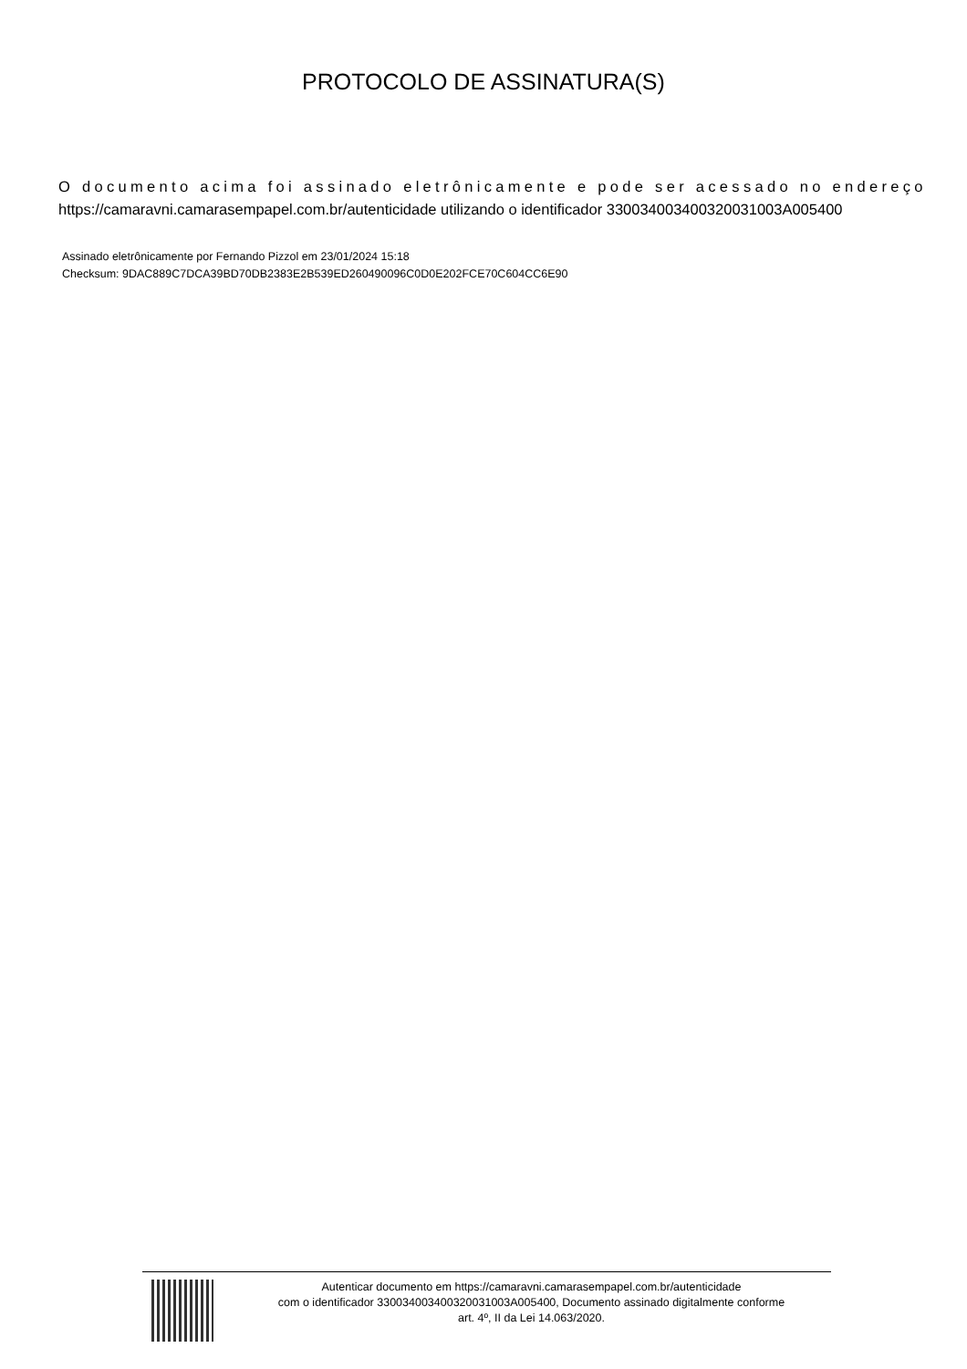PROTOCOLO DE ASSINATURA(S)
O documento acima foi assinado eletrônicamente e pode ser acessado no endereço
https://camaravni.camarasempapel.com.br/autenticidade utilizando o identificador 330034003400320031003A005400
Assinado eletrônicamente por Fernando Pizzol em 23/01/2024 15:18
Checksum: 9DAC889C7DCA39BD70DB2383E2B539ED260490096C0D0E202FCE70C604CC6E90
Autenticar documento em https://camaravni.camarasempapel.com.br/autenticidade
com o identificador 330034003400320031003A005400, Documento assinado digitalmente conforme
art. 4º, II da Lei 14.063/2020.